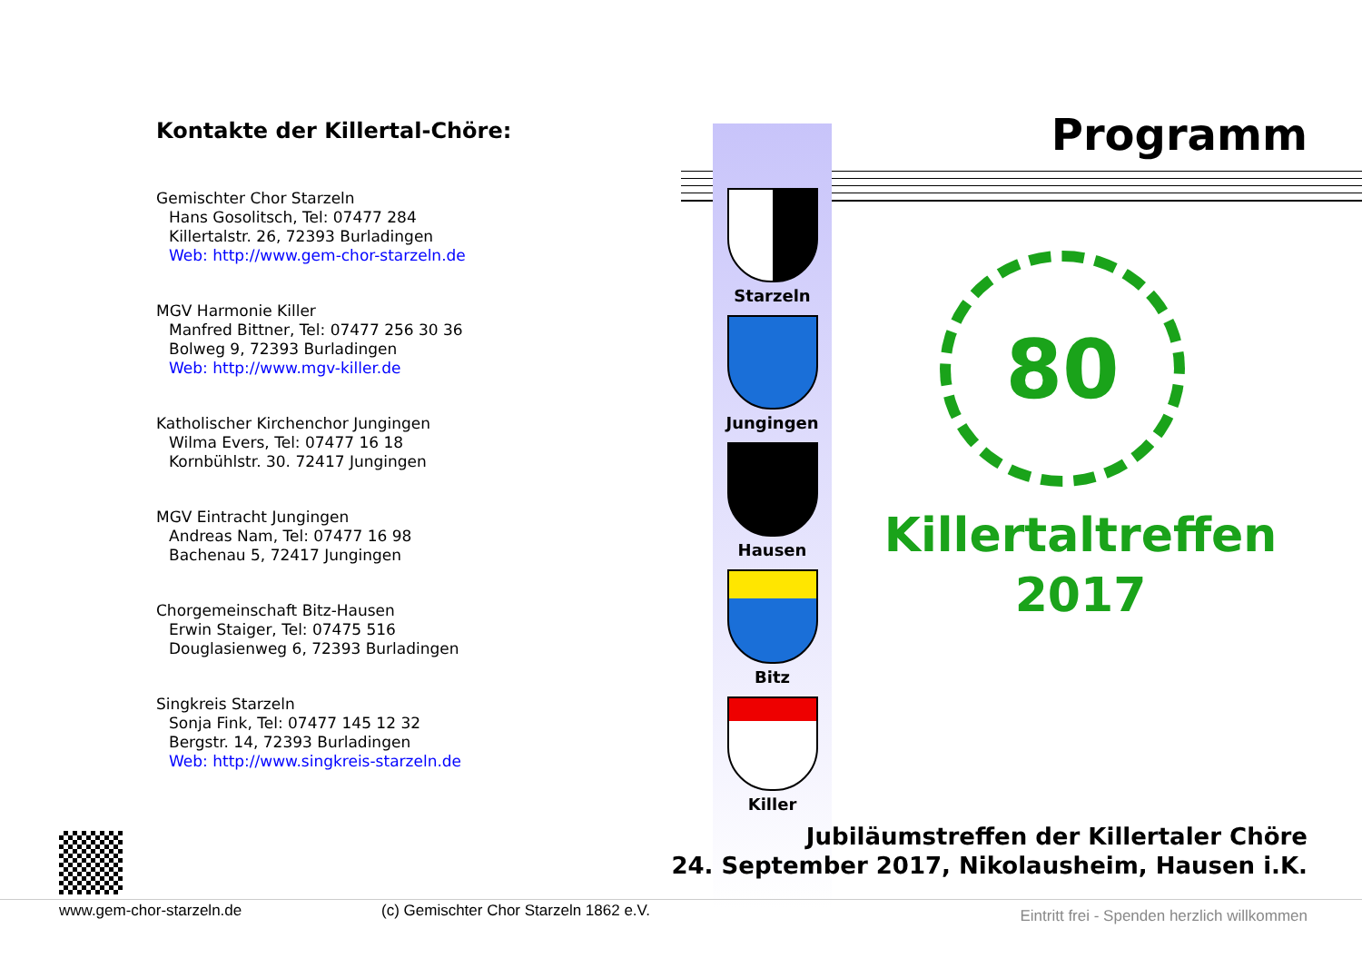Kontakte der Killertal-Chöre:
Gemischter Chor Starzeln
Hans Gosolitsch, Tel: 07477 284
Killertalstr. 26, 72393 Burladingen
Web: http://www.gem-chor-starzeln.de
MGV Harmonie Killer
Manfred Bittner, Tel: 07477 256 30 36
Bolweg 9, 72393 Burladingen
Web: http://www.mgv-killer.de
Katholischer Kirchenchor Jungingen
Wilma Evers, Tel: 07477 16 18
Kornbühlstr. 30. 72417 Jungingen
MGV Eintracht Jungingen
Andreas Nam, Tel: 07477 16 98
Bachenau 5, 72417 Jungingen
Chorgemeinschaft Bitz-Hausen
Erwin Staiger, Tel: 07475 516
Douglasienweg 6, 72393 Burladingen
Singkreis Starzeln
Sonja Fink, Tel: 07477 145 12 32
Bergstr. 14, 72393 Burladingen
Web: http://www.singkreis-starzeln.de
Starzeln
Jungingen
Hausen
Bitz
Killer
Programm
80
Killertaltreffen
2017
Jubiläumstreffen der Killertaler Chöre
24. September 2017, Nikolausheim, Hausen i.K.
www.gem-chor-starzeln.de (c) Gemischter Chor Starzeln 1862 e.V. Eintritt frei - Spenden herzlich willkommen